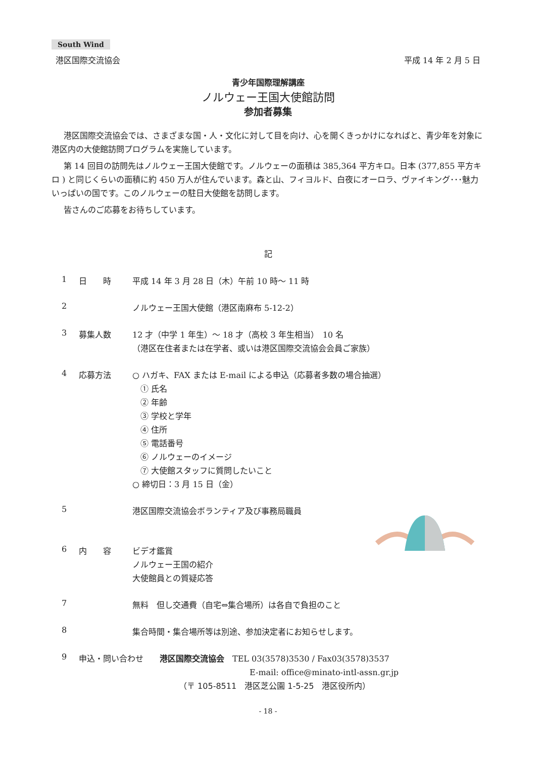South Wind
港区国際交流協会 平成 14 年 2 月 5 日
青少年国際理解講座
ノルウェー王国大使館訪問
参加者募集
港区国際交流協会では、さまざまな国・人・文化に対して目を向け、心を開くきっかけになればと、青少年を対象に港区内の大使館訪問プログラムを実施しています。
第 14 回目の訪問先はノルウェー王国大使館です。ノルウェーの面積は 385,364 平方キロ。日本 (377,855 平方キロ ) と同じくらいの面積に約 450 万人が住んでいます。森と山、フィヨルド、白夜にオーロラ、ヴァイキング･･･魅力いっぱいの国です。このノルウェーの駐日大使館を訪問します。
皆さんのご応募をお待ちしています。
記
1 日　　時 平成 14 年 3 月 28 日（木）午前 10 時～ 11 時
2 ノルウェー王国大使館（港区南麻布 5-12-2）
3 募集人数 12 才（中学 1 年生）～ 18 才（高校 3 年生相当）　10 名
（港区在住者または在学者、或いは港区国際交流協会会員ご家族）
4 応募方法 ○ ハガキ、FAX または E-mail による申込（応募者多数の場合抽選）
　① 氏名
　② 年齢
　③ 学校と学年
　④ 住所
　⑤ 電話番号
　⑥ ノルウェーのイメージ
　⑦ 大使館スタッフに質問したいこと
○ 締切日：3 月 15 日（金）
5 港区国際交流協会ボランティア及び事務局職員
6 内　　容 ビデオ鑑賞
ノルウェー王国の紹介
大使館員との質疑応答
7 無料　但し交通費（自宅⇔集合場所）は各自で負担のこと
8 集合時間・集合場所等は別途、参加決定者にお知らせします。
9 申込・問い合わせ　　港区国際交流協会　TEL 03(3578)3530 / Fax03(3578)3537
E-mail: office@minato-intl-assn.gr.jp
（〒 105-8511　港区芝公園 1-5-25　港区役所内）
- 18 -